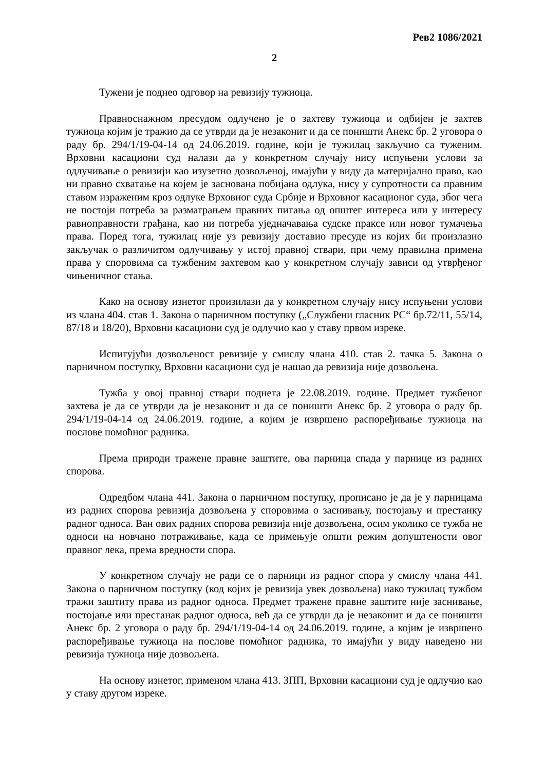Рев2 1086/2021
2
Тужени је поднео одговор на ревизију тужиоца.
Правноснажном пресудом одлучено је о захтеву тужиоца и одбијен је захтев тужиоца којим је тражио да се утврди да је незаконит и да се поништи Анекс бр. 2 уговора о раду бр. 294/1/19-04-14 од 24.06.2019. године, који је тужилац закључио са туженим. Врховни касациони суд налази да у конкретном случају нису испуњени услови за одлучивање о ревизији као изузетно дозвољеној, имајући у виду да материјално право, као ни правно схватање на којем је заснована побијана одлука, нису у супротности са правним ставом израженим кроз одлуке Врховног суда Србије и Врховног касационог суда, због чега не постоји потреба за разматрањем правних питања од општег интереса или у интересу равноправности грађана, као ни потреба уједначавања судске праксе или новог тумачења права. Поред тога, тужилац није уз ревизију доставио пресуде из којих би произлазио закључак о различитом одлучивању у истој правној ствари, при чему правилна примена права у споровима са тужбеним захтевом као у конкретном случају зависи од утврђеног чињеничног стања.
Како на основу изнетог произилази да у конкретном случају нису испуњени услови из члана 404. став 1. Закона о парничном поступку („Службени гласник РС“ бр.72/11, 55/14, 87/18 и 18/20), Врховни касациони суд је одлучио као у ставу првом изреке.
Испитујући дозвољеност ревизије у смислу члана 410. став 2. тачка 5. Закона о парничном поступку, Врховни касациони суд је нашао да ревизија није дозвољена.
Тужба у овој правној ствари поднета је 22.08.2019. године. Предмет тужбеног захтева је да се утврди да је незаконит и да се поништи Анекс бр. 2 уговора о раду бр. 294/1/19-04-14 од 24.06.2019. године, а којим је извршено распоређивање тужиоца на послове помоћног радника.
Према природи тражене правне заштите, ова парница спада у парнице из радних спорова.
Одредбом члана 441. Закона о парничном поступку, прописано је да је у парницама из радних спорова ревизија дозвољена у споровима о заснивању, постојању и престанку радног односа. Ван ових радних спорова ревизија није дозвољена, осим уколико се тужба не односи на новчано потраживање, када се примењује општи режим допуштености овог правног лека, према вредности спора.
У конкретном случају не ради се о парници из радног спора у смислу члана 441. Закона о парничном поступку (код којих је ревизија увек дозвољена) иако тужилац тужбом тражи заштиту права из радног односа. Предмет тражене правне заштите није заснивање, постојање или престанак радног односа, већ да се утврди да је незаконит и да се поништи Анекс бр. 2 уговора о раду бр. 294/1/19-04-14 од 24.06.2019. године, а којим је извршено распоређивање тужиоца на послове помоћног радника, то имајући у виду наведено ни ревизија тужиоца није дозвољена.
На основу изнетог, применом члана 413. ЗПП, Врховни касациони суд је одлучио као у ставу другом изреке.